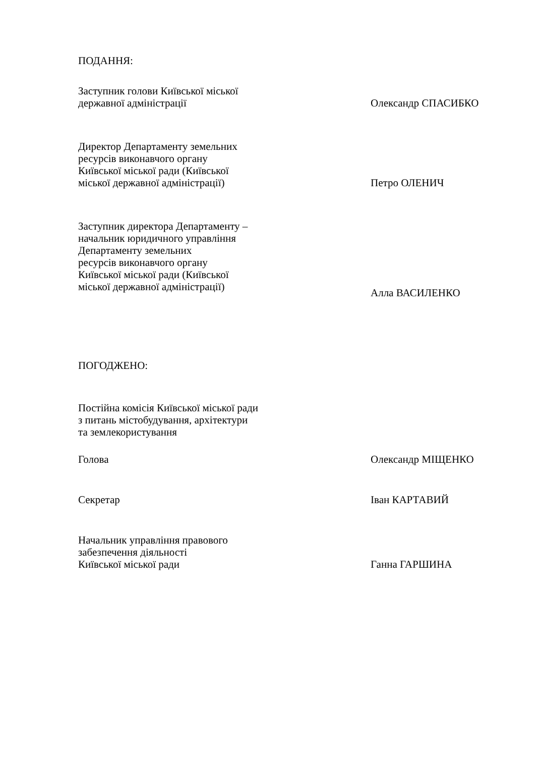ПОДАННЯ:
Заступник голови Київської міської
державної адміністрації
Олександр СПАСИБКО
Директор Департаменту земельних
ресурсів виконавчого органу
Київської міської ради (Київської
міської державної адміністрації)
Петро ОЛЕНИЧ
Заступник директора Департаменту –
начальник юридичного управління
Департаменту земельних
ресурсів виконавчого органу
Київської міської ради (Київської
міської державної адміністрації)
Алла ВАСИЛЕНКО
ПОГОДЖЕНО:
Постійна комісія Київської міської ради
з питань містобудування, архітектури
та землекористування
Голова Олександр МІЩЕНКО
Секретар Іван КАРТАВИЙ
Начальник управління правового
забезпечення діяльності
Київської міської ради
Ганна ГАРШИНА